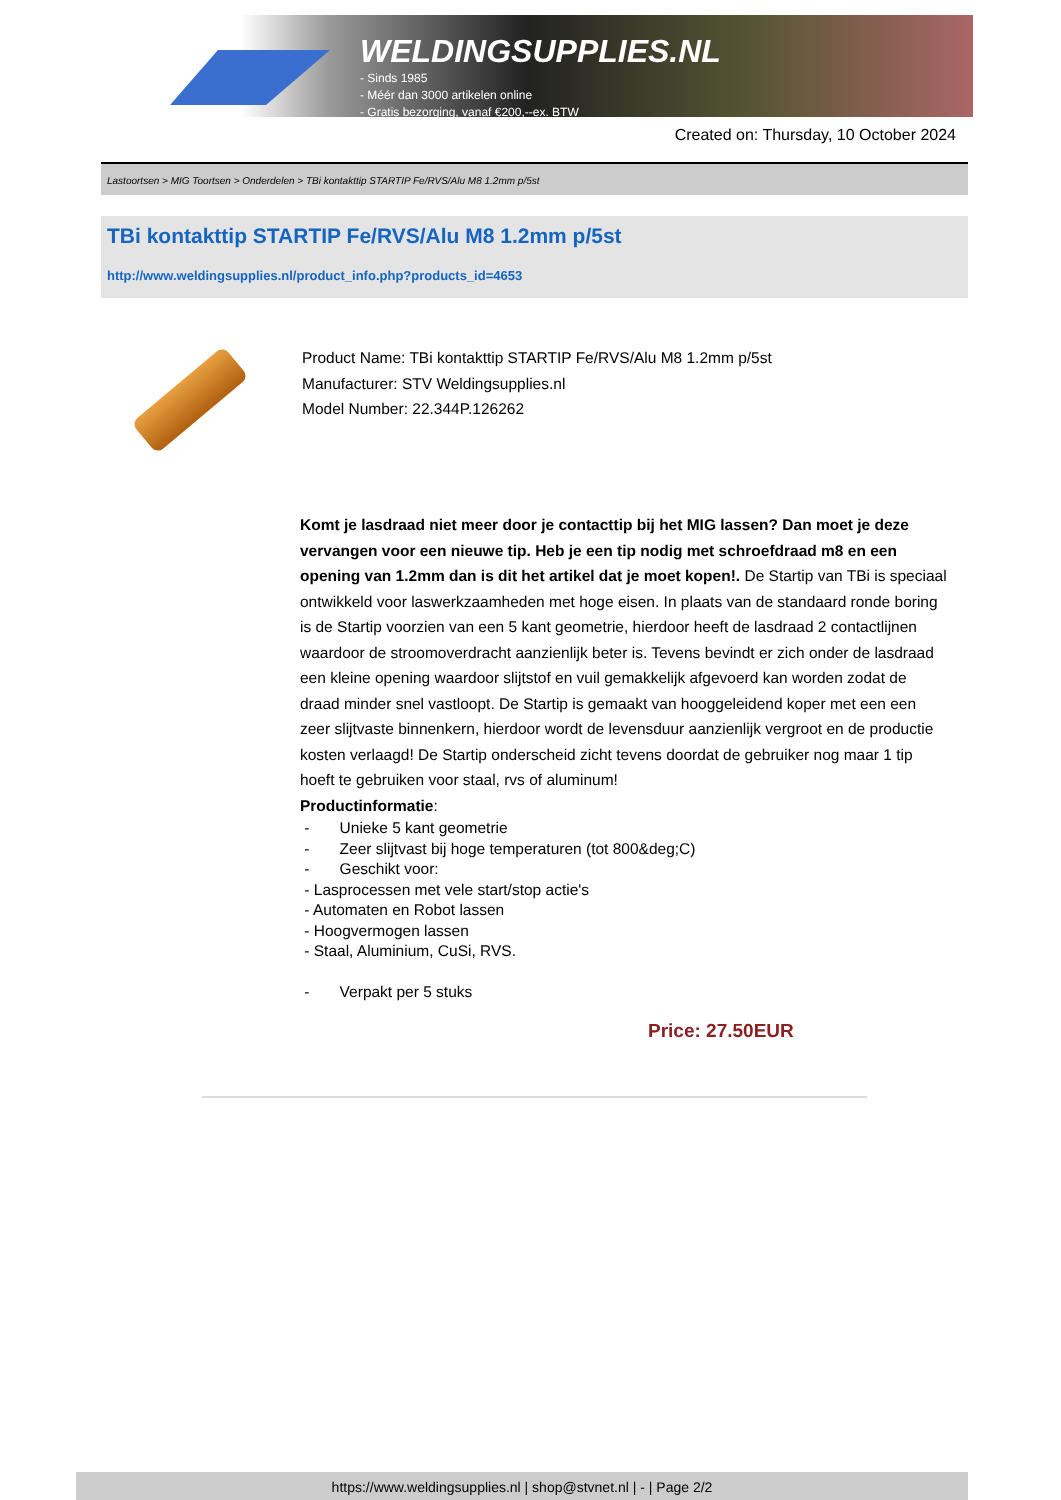WELDINGSUPPLIES.NL
- Sinds 1985
- Méér dan 3000 artikelen online
- Gratis bezorging, vanaf €200,--ex. BTW
Created on: Thursday, 10 October 2024
Lastoortsen > MIG Toortsen > Onderdelen > TBi kontakttip STARTIP Fe/RVS/Alu M8 1.2mm p/5st
TBi kontakttip STARTIP Fe/RVS/Alu M8 1.2mm p/5st
http://www.weldingsupplies.nl/product_info.php?products_id=4653
Product Name: TBi kontakttip STARTIP Fe/RVS/Alu M8 1.2mm p/5st
Manufacturer: STV Weldingsupplies.nl
Model Number: 22.344P.126262
Komt je lasdraad niet meer door je contacttip bij het MIG lassen? Dan moet je deze vervangen voor een nieuwe tip. Heb je een tip nodig met schroefdraad m8 en een opening van 1.2mm dan is dit het artikel dat je moet kopen!. De Startip van TBi is speciaal ontwikkeld voor laswerkzaamheden met hoge eisen. In plaats van de standaard ronde boring is de Startip voorzien van een 5 kant geometrie, hierdoor heeft de lasdraad 2 contactlijnen waardoor de stroomoverdracht aanzienlijk beter is. Tevens bevindt er zich onder de lasdraad een kleine opening waardoor slijtstof en vuil gemakkelijk afgevoerd kan worden zodat de draad minder snel vastloopt. De Startip is gemaakt van hooggeleidend koper met een een zeer slijtvaste binnenkern, hierdoor wordt de levensduur aanzienlijk vergroot en de productie kosten verlaagd! De Startip onderscheid zicht tevens doordat de gebruiker nog maar 1 tip hoeft te gebruiken voor staal, rvs of aluminum!
Productinformatie:
- Unieke 5 kant geometrie
- Zeer slijtvast bij hoge temperaturen (tot 800&deg;C)
- Geschikt voor:
- Lasprocessen met vele start/stop actie's
- Automaten en Robot lassen
- Hoogvermogen lassen
- Staal, Aluminium, CuSi, RVS.
- Verpakt per 5 stuks
Price: 27.50EUR
https://www.weldingsupplies.nl | shop@stvnet.nl | - | Page 2/2